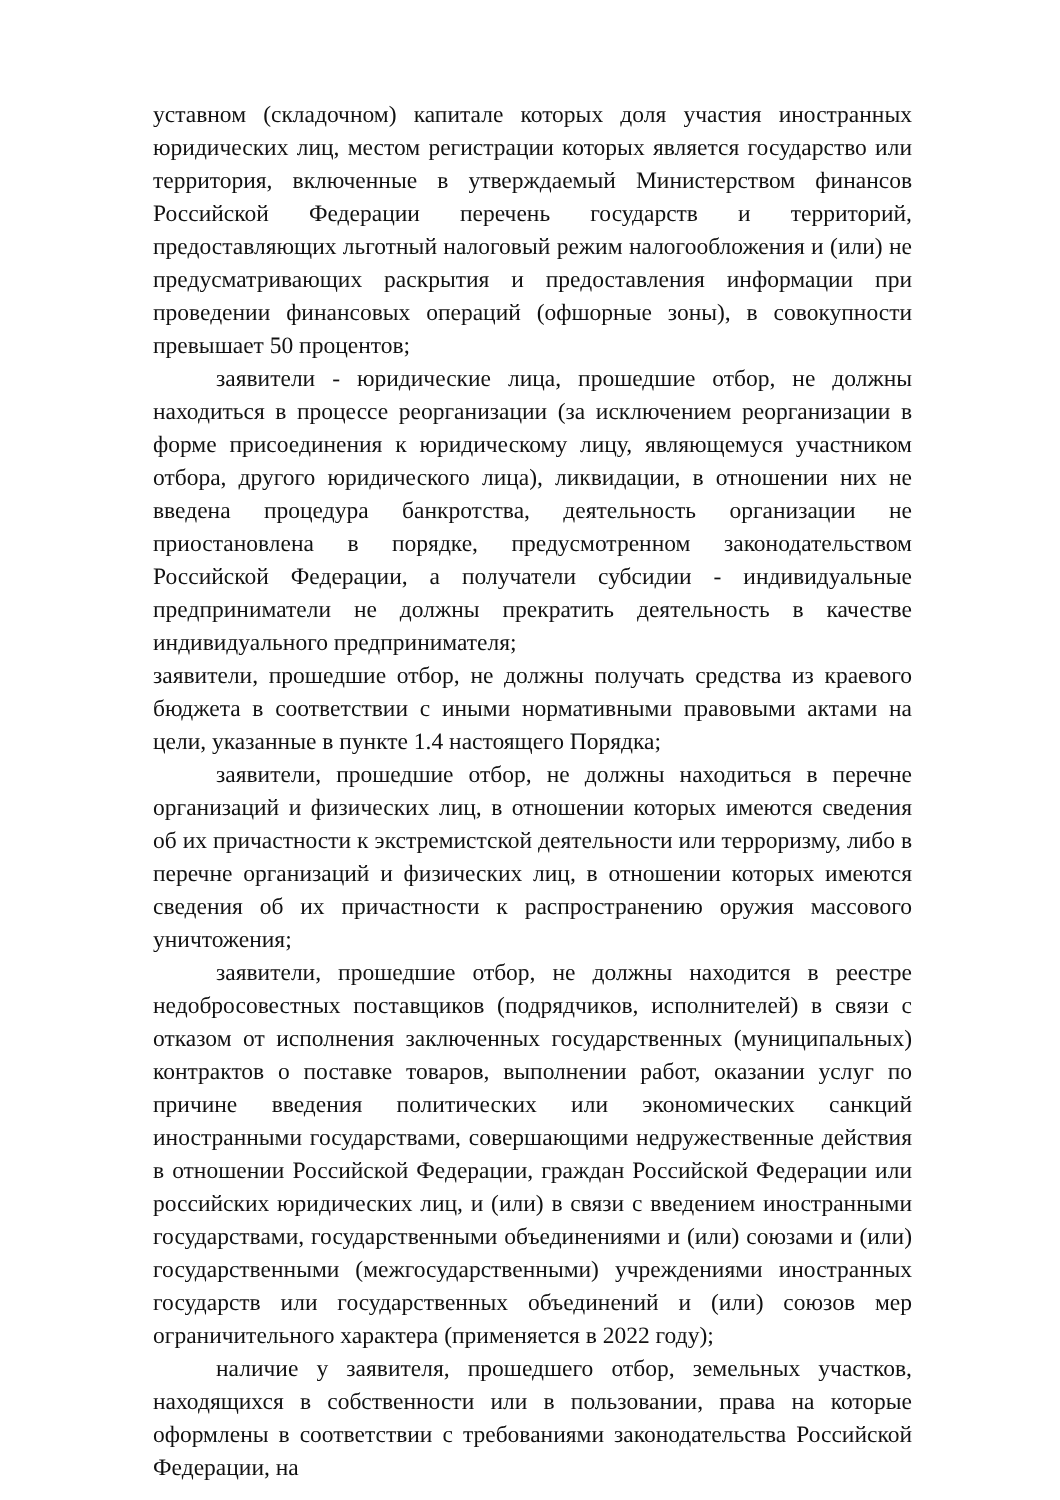уставном (складочном) капитале которых доля участия иностранных юридических лиц, местом регистрации которых является государство или территория, включенные в утверждаемый Министерством финансов Российской Федерации перечень государств и территорий, предоставляющих льготный налоговый режим налогообложения и (или) не предусматривающих раскрытия и предоставления информации при проведении финансовых операций (офшорные зоны), в совокупности превышает 50 процентов;
заявители - юридические лица, прошедшие отбор, не должны находиться в процессе реорганизации (за исключением реорганизации в форме присоединения к юридическому лицу, являющемуся участником отбора, другого юридического лица), ликвидации, в отношении них не введена процедура банкротства, деятельность организации не приостановлена в порядке, предусмотренном законодательством Российской Федерации, а получатели субсидии - индивидуальные предприниматели не должны прекратить деятельность в качестве индивидуального предпринимателя;
заявители, прошедшие отбор, не должны получать средства из краевого бюджета в соответствии с иными нормативными правовыми актами на цели, указанные в пункте 1.4 настоящего Порядка;
заявители, прошедшие отбор, не должны находиться в перечне организаций и физических лиц, в отношении которых имеются сведения об их причастности к экстремистской деятельности или терроризму, либо в перечне организаций и физических лиц, в отношении которых имеются сведения об их причастности к распространению оружия массового уничтожения;
заявители, прошедшие отбор, не должны находится в реестре недобросовестных поставщиков (подрядчиков, исполнителей) в связи с отказом от исполнения заключенных государственных (муниципальных) контрактов о поставке товаров, выполнении работ, оказании услуг по причине введения политических или экономических санкций иностранными государствами, совершающими недружественные действия в отношении Российской Федерации, граждан Российской Федерации или российских юридических лиц, и (или) в связи с введением иностранными государствами, государственными объединениями и (или) союзами и (или) государственными (межгосударственными) учреждениями иностранных государств или государственных объединений и (или) союзов мер ограничительного характера (применяется в 2022 году);
наличие у заявителя, прошедшего отбор, земельных участков, находящихся в собственности или в пользовании, права на которые оформлены в соответствии с требованиями законодательства Российской Федерации, на